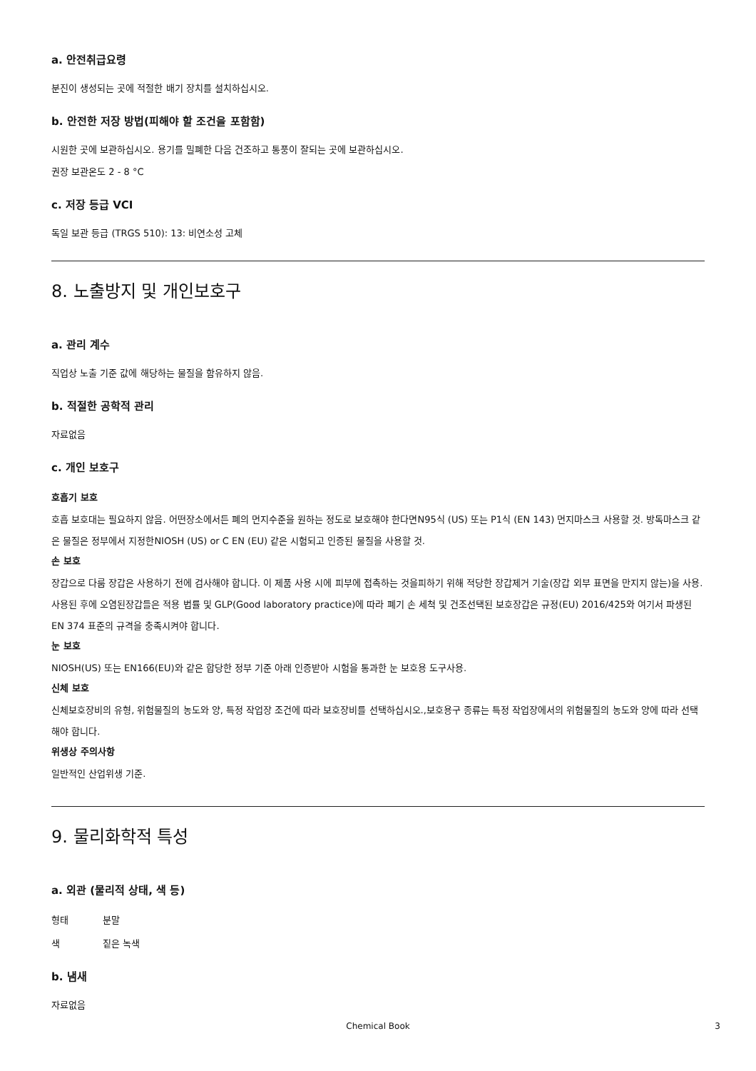a. 안전취급요령
분진이 생성되는 곳에 적절한 배기 장치를 설치하십시오.
b. 안전한 저장 방법(피해야 할 조건을 포함함)
시원한 곳에 보관하십시오. 용기를 밀폐한 다음 건조하고 통풍이 잘되는 곳에 보관하십시오.
권장 보관온도 2 - 8 °C
c. 저장 등급 VCI
독일 보관 등급 (TRGS 510): 13: 비연소성 고체
8. 노출방지 및 개인보호구
a. 관리 계수
직업상 노출 기준 값에 해당하는 물질을 함유하지 않음.
b. 적절한 공학적 관리
자료없음
c. 개인 보호구
호흡기 보호
호흡 보호대는 필요하지 않음. 어떤장소에서든 폐의 먼지수준을 원하는 정도로 보호해야 한다면N95식 (US) 또는 P1식 (EN 143) 먼지마스크 사용할 것. 방독마스크 같은 물질은 정부에서 지정한NIOSH (US) or C EN (EU) 같은 시험되고 인증된 물질을 사용할 것.
손 보호
장갑으로 다룸 장갑은 사용하기 전에 검사해야 합니다. 이 제품 사용 시에 피부에 접촉하는 것을피하기 위해 적당한 장갑제거 기술(장갑 외부 표면을 만지지 않는)을 사용. 사용된 후에 오염된장갑들은 적용 법률 및 GLP(Good laboratory practice)에 따라 폐기 손 세척 및 건조선택된 보호장갑은 규정(EU) 2016/425와 여기서 파생된 EN 374 표준의 규격을 충족시켜야 합니다.
눈 보호
NIOSH(US) 또는 EN166(EU)와 같은 합당한 정부 기준 아래 인증받아 시험을 통과한 눈 보호용 도구사용.
신체 보호
신체보호장비의 유형, 위험물질의 농도와 양, 특정 작업장 조건에 따라 보호장비를 선택하십시오.,보호용구 종류는 특정 작업장에서의 위험물질의 농도와 양에 따라 선택해야 합니다.
위생상 주의사항
일반적인 산업위생 기준.
9. 물리화학적 특성
a. 외관 (물리적 상태, 색 등)
형태 분말
색 짙은 녹색
b. 냄새
자료없음
Chemical Book 3